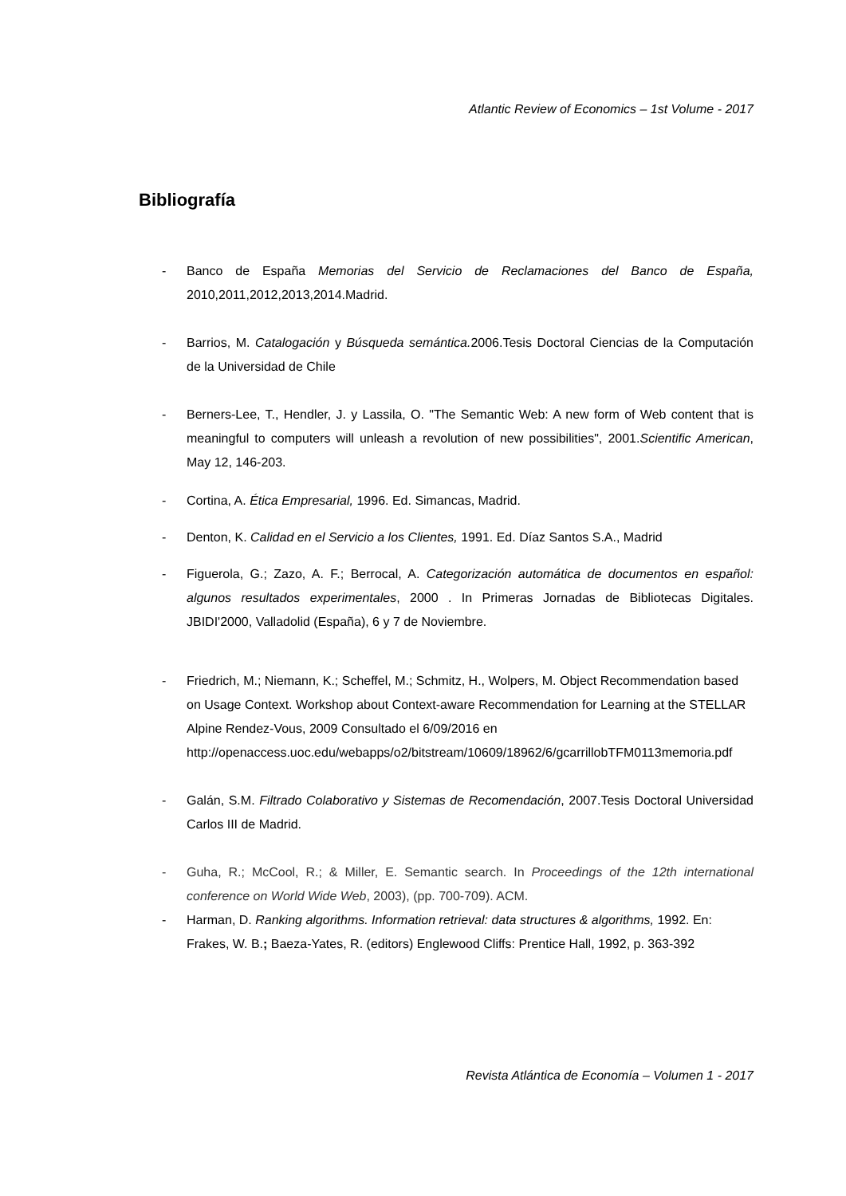Atlantic Review of Economics – 1st Volume - 2017
Bibliografía
- Banco de España Memorias del Servicio de Reclamaciones del Banco de España, 2010,2011,2012,2013,2014.Madrid.
- Barrios, M. Catalogación y Búsqueda semántica. 2006.Tesis Doctoral Ciencias de la Computación de la Universidad de Chile
- Berners-Lee, T., Hendler, J. y Lassila, O. "The Semantic Web: A new form of Web content that is meaningful to computers will unleash a revolution of new possibilities", 2001.Scientific American, May 12, 146-203.
- Cortina, A. Ética Empresarial, 1996. Ed. Simancas, Madrid.
- Denton, K. Calidad en el Servicio a los Clientes, 1991. Ed. Díaz Santos S.A., Madrid
- Figuerola, G.; Zazo, A. F.; Berrocal, A. Categorización automática de documentos en español: algunos resultados experimentales, 2000 . In Primeras Jornadas de Bibliotecas Digitales. JBIDI'2000, Valladolid (España), 6 y 7 de Noviembre.
- Friedrich, M.; Niemann, K.; Scheffel, M.; Schmitz, H., Wolpers, M. Object Recommendation based on Usage Context. Workshop about Context-aware Recommendation for Learning at the STELLAR Alpine Rendez-Vous, 2009 Consultado el 6/09/2016 en http://openaccess.uoc.edu/webapps/o2/bitstream/10609/18962/6/gcarrillobTFM0113memoria.pdf
- Galán, S.M. Filtrado Colaborativo y Sistemas de Recomendación, 2007.Tesis Doctoral Universidad Carlos III de Madrid.
- Guha, R.; McCool, R.; & Miller, E. Semantic search. In Proceedings of the 12th international conference on World Wide Web, 2003), (pp. 700-709). ACM.
- Harman, D. Ranking algorithms. Information retrieval: data structures & algorithms, 1992. En: Frakes, W. B.; Baeza-Yates, R. (editors) Englewood Cliffs: Prentice Hall, 1992, p. 363-392
Revista Atlántica de Economía – Volumen 1 - 2017